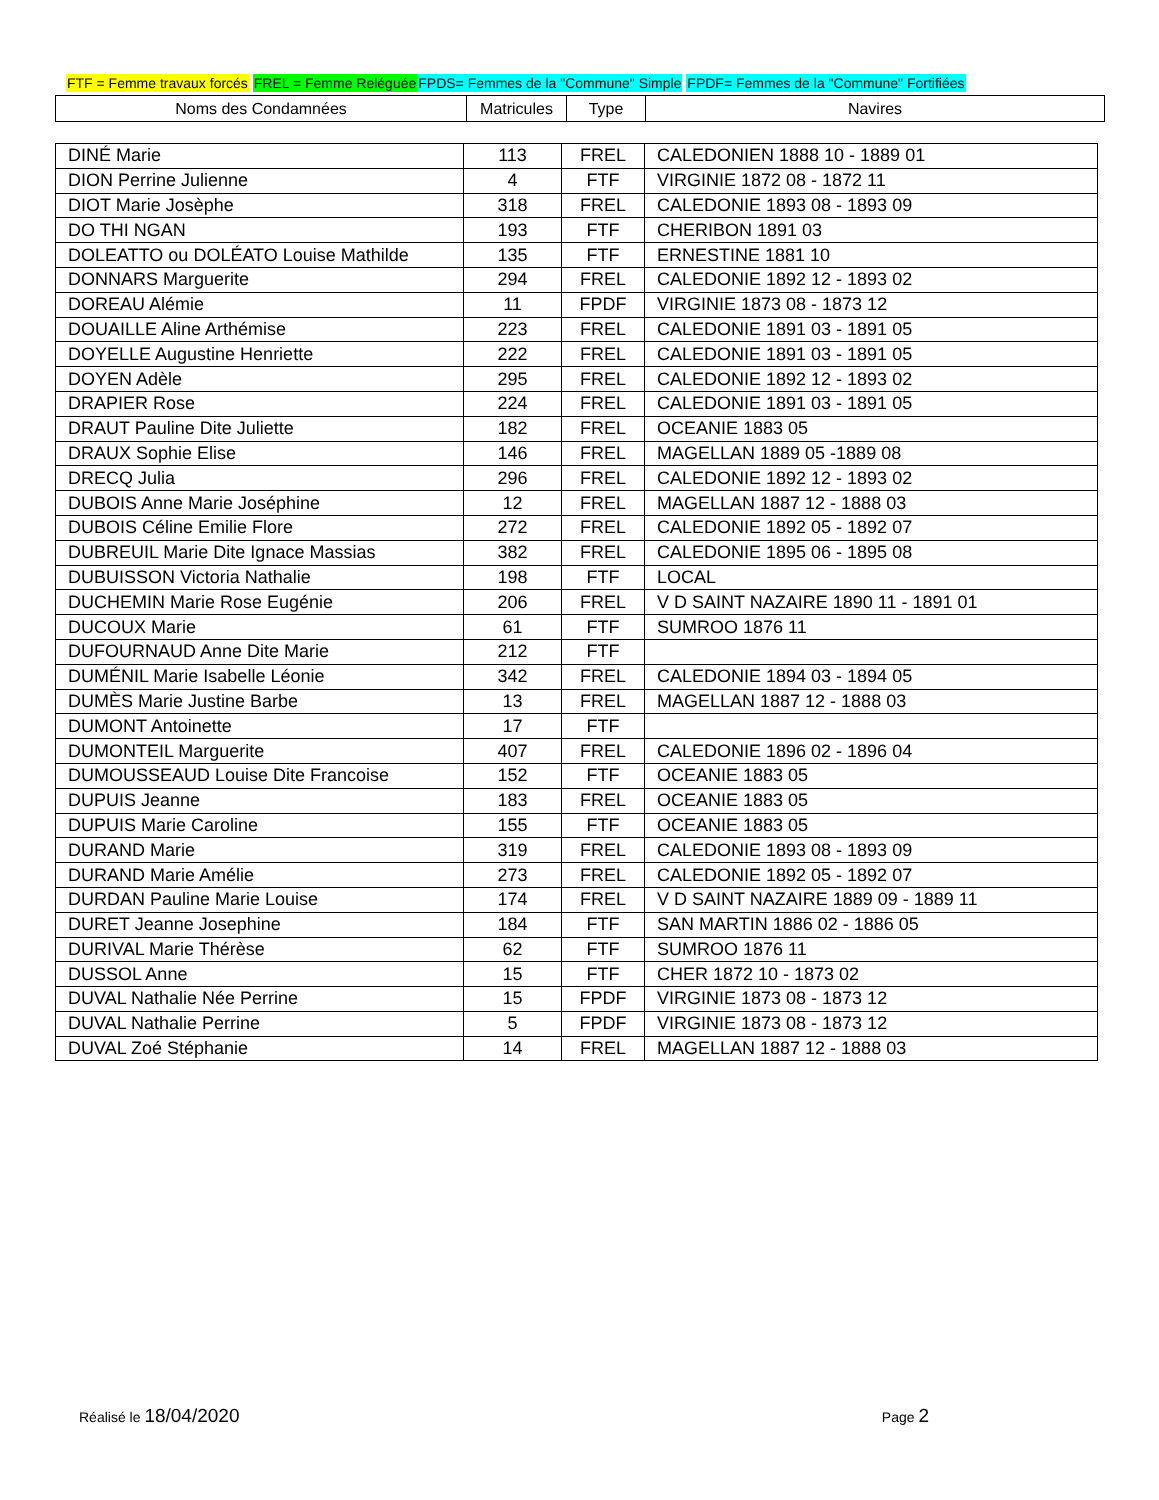FTF = Femme travaux forcés FREL = Femme Reléguée FPDS= Femmes de la "Commune" Simple FPDF= Femmes de la "Commune" Fortifiées
| Noms des Condamnées | Matricules | Type | Navires |
| --- | --- | --- | --- |
| DINÉ Marie | 113 | FREL | CALEDONIEN 1888 10 - 1889 01 |
| DION Perrine Julienne | 4 | FTF | VIRGINIE 1872 08 - 1872 11 |
| DIOT Marie Josèphe | 318 | FREL | CALEDONIE 1893 08 - 1893 09 |
| DO THI NGAN | 193 | FTF | CHERIBON 1891 03 |
| DOLEATTO ou DOLÉATO Louise Mathilde | 135 | FTF | ERNESTINE 1881 10 |
| DONNARS Marguerite | 294 | FREL | CALEDONIE 1892 12 - 1893 02 |
| DOREAU Alémie | 11 | FPDF | VIRGINIE 1873 08 - 1873 12 |
| DOUAILLE Aline Arthémise | 223 | FREL | CALEDONIE 1891 03 - 1891 05 |
| DOYELLE Augustine Henriette | 222 | FREL | CALEDONIE 1891 03 - 1891 05 |
| DOYEN Adèle | 295 | FREL | CALEDONIE 1892 12 - 1893 02 |
| DRAPIER Rose | 224 | FREL | CALEDONIE 1891 03 - 1891 05 |
| DRAUT Pauline Dite Juliette | 182 | FREL | OCEANIE 1883 05 |
| DRAUX Sophie Elise | 146 | FREL | MAGELLAN 1889 05 -1889 08 |
| DRECQ Julia | 296 | FREL | CALEDONIE 1892 12 - 1893 02 |
| DUBOIS Anne Marie Joséphine | 12 | FREL | MAGELLAN 1887 12 - 1888 03 |
| DUBOIS Céline Emilie Flore | 272 | FREL | CALEDONIE 1892 05 - 1892 07 |
| DUBREUIL Marie Dite Ignace Massias | 382 | FREL | CALEDONIE 1895 06 - 1895 08 |
| DUBUISSON Victoria Nathalie | 198 | FTF | LOCAL |
| DUCHEMIN Marie Rose Eugénie | 206 | FREL | V D SAINT NAZAIRE 1890 11 - 1891 01 |
| DUCOUX Marie | 61 | FTF | SUMROO 1876 11 |
| DUFOURNAUD Anne Dite Marie | 212 | FTF | |
| DUMÉNIL Marie Isabelle Léonie | 342 | FREL | CALEDONIE 1894 03 - 1894 05 |
| DUMÈS Marie Justine Barbe | 13 | FREL | MAGELLAN 1887 12 - 1888 03 |
| DUMONT Antoinette | 17 | FTF | |
| DUMONTEIL Marguerite | 407 | FREL | CALEDONIE 1896 02 - 1896 04 |
| DUMOUSSEAUD Louise Dite Francoise | 152 | FTF | OCEANIE 1883 05 |
| DUPUIS Jeanne | 183 | FREL | OCEANIE 1883 05 |
| DUPUIS Marie Caroline | 155 | FTF | OCEANIE 1883 05 |
| DURAND Marie | 319 | FREL | CALEDONIE 1893 08 - 1893 09 |
| DURAND Marie Amélie | 273 | FREL | CALEDONIE 1892 05 - 1892 07 |
| DURDAN Pauline Marie Louise | 174 | FREL | V D SAINT NAZAIRE 1889 09 - 1889 11 |
| DURET Jeanne Josephine | 184 | FTF | SAN MARTIN 1886 02 - 1886 05 |
| DURIVAL Marie Thérèse | 62 | FTF | SUMROO 1876 11 |
| DUSSOL Anne | 15 | FTF | CHER 1872 10 - 1873 02 |
| DUVAL Nathalie Née Perrine | 15 | FPDF | VIRGINIE 1873 08 - 1873 12 |
| DUVAL Nathalie Perrine | 5 | FPDF | VIRGINIE 1873 08 - 1873 12 |
| DUVAL Zoé Stéphanie | 14 | FREL | MAGELLAN 1887 12 - 1888 03 |
Réalisé le 18/04/2020 Page 2